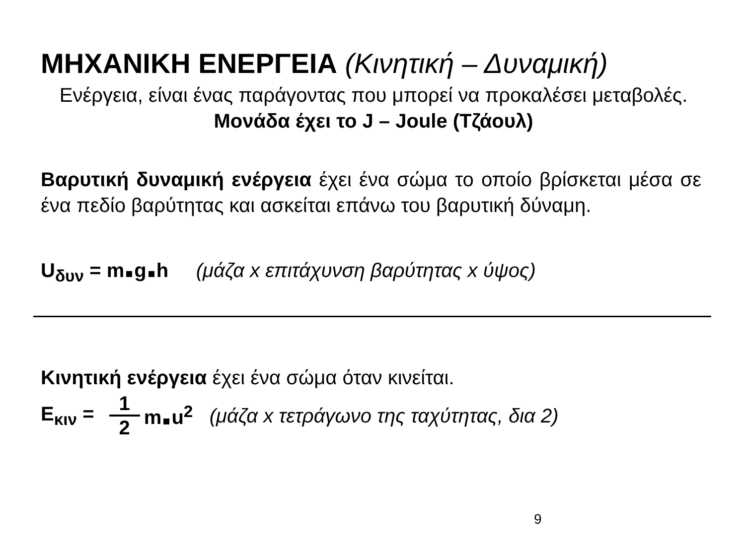ΜΗΧΑΝΙΚΗ ΕΝΕΡΓΕΙΑ (Κινητική – Δυναμική)
Ενέργεια, είναι ένας παράγοντας που μπορεί να προκαλέσει μεταβολές. Μονάδα έχει το J – Joule (Τζάουλ)
Βαρυτική δυναμική ενέργεια έχει ένα σώμα το οποίο βρίσκεται μέσα σε ένα πεδίο βαρύτητας και ασκείται επάνω του βαρυτική δύναμη.
U<sub>δυν</sub> = m g h (μάζα x επιτάχυνση βαρύτητας x ύψος)
Κινητική ενέργεια έχει ένα σώμα όταν κινείται.
E<sub>κιν</sub> = 1 2 m u<sup>2</sup> (μάζα x τετράγωνο της ταχύτητας, δια 2)
9